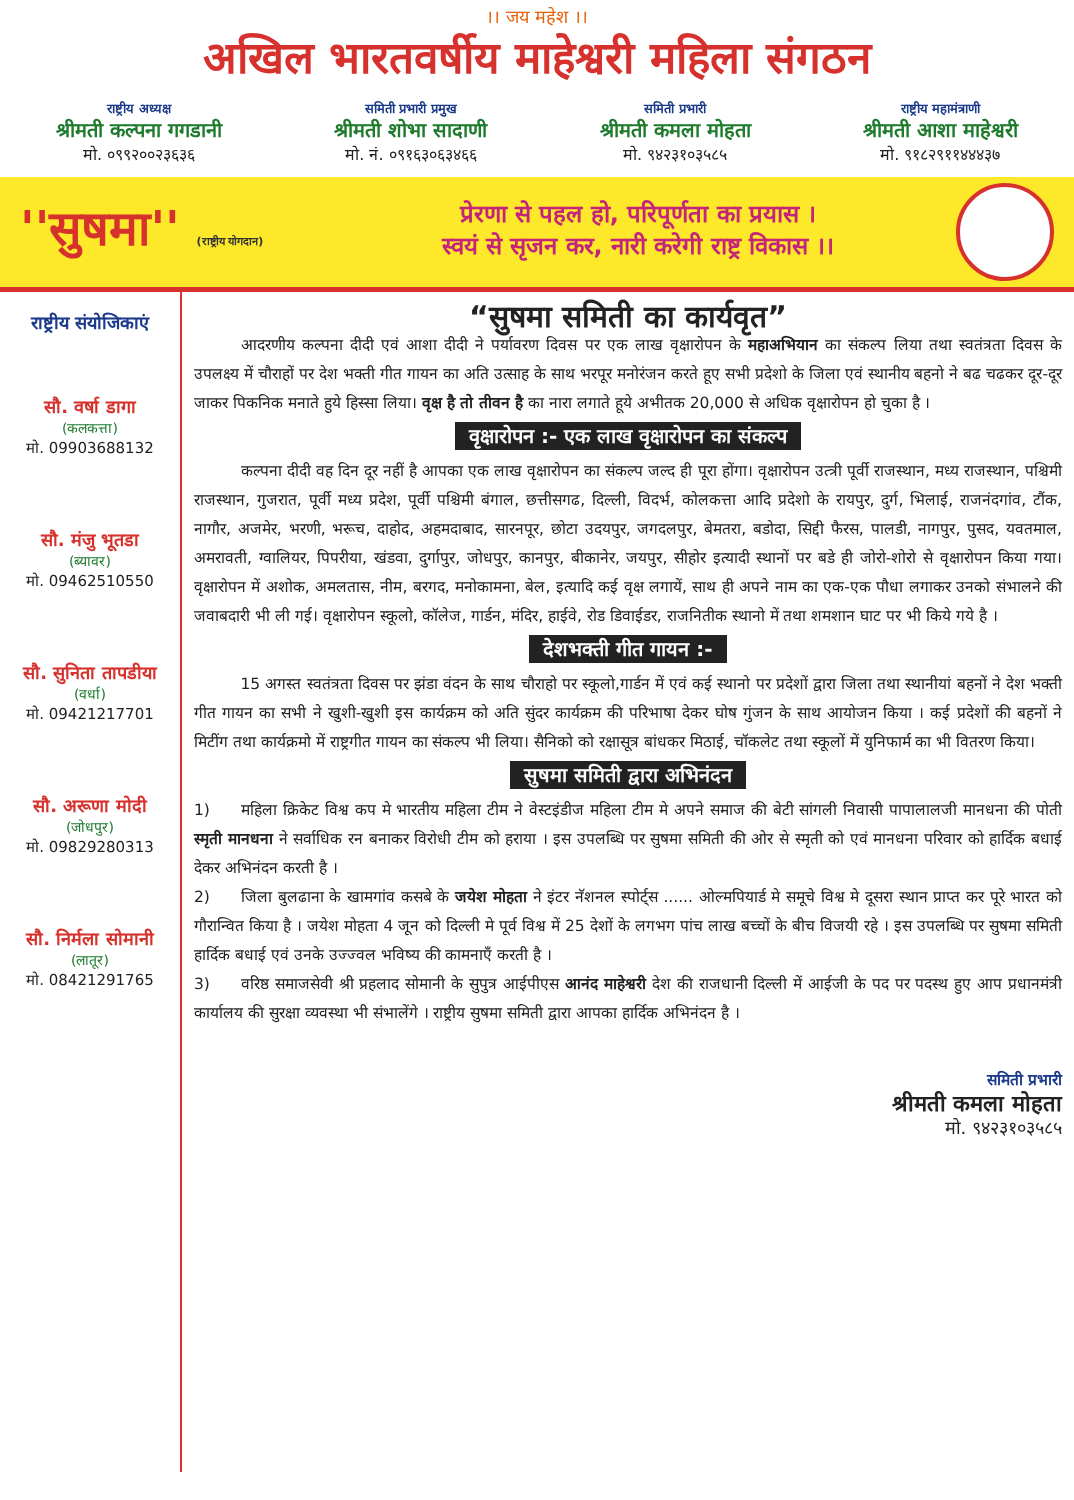।। जय महेश ।।
अखिल भारतवर्षीय माहेश्वरी महिला संगठन
राष्ट्रीय अध्यक्ष
श्रीमती कल्पना गगडानी
मो. ०९९२००२३६३६
समिती प्रभारी प्रमुख
श्रीमती शोभा सादाणी
मो. नं. ०९१६३०६३४६६
समिती प्रभारी
श्रीमती कमला मोहता
मो. ९४२३१०३५८५
राष्ट्रीय महामंत्राणी
श्रीमती आशा माहेश्वरी
मो. ९१८२९११४४४३७
''सुषमा'' (राष्ट्रीय योगदान)
प्रेरणा से पहल हो, परिपूर्णता का प्रयास ।
स्वयं से सृजन कर, नारी करेगी राष्ट्र विकास ।।
राष्ट्रीय संयोजिकाएं
सौ. वर्षा डागा
(कलकत्ता)
मो. 09903688132
सौ. मंजु भूतडा
(ब्यावर)
मो. 09462510550
सौ. सुनिता तापडीया
(वर्धा)
मो. 09421217701
सौ. अरूणा मोदी
(जोधपुर)
मो. 09829280313
सौ. निर्मला सोमानी
(लातूर)
मो. 08421291765
“सुषमा समिती का कार्यवृत”
   आदरणीय कल्पना दीदी एवं आशा दीदी ने पर्यावरण दिवस पर एक लाख वृक्षारोपन के महाअभियान का संकल्प लिया तथा स्वतंत्रता दिवस के उपलक्ष्य में चौराहों पर देश भक्ती गीत गायन का अति उत्साह के साथ भरपूर मनोरंजन करते हूए सभी प्रदेशो के जिला एवं स्थानीय बहनो ने बढ चढकर दूर-दूर जाकर पिकनिक मनाते हुये हिस्सा लिया। वृक्ष है तो तीवन है का नारा लगाते हूये अभीतक 20,000 से अधिक वृक्षारोपन हो चुका है ।
वृक्षारोपन :- एक लाख वृक्षारोपन का संकल्प
   कल्पना दीदी वह दिन दूर नहीं है आपका एक लाख वृक्षारोपन का संकल्प जल्द ही पूरा होंगा। वृक्षारोपन उत्त्री पूर्वी राजस्थान, मध्य राजस्थान, पश्चिमी राजस्थान, गुजरात, पूर्वी मध्य प्रदेश, पूर्वी पश्चिमी बंगाल, छत्तीसगढ, दिल्ली, विदर्भ, कोलकत्ता आदि प्रदेशो के रायपुर, दुर्ग, भिलाई, राजनंदगांव, टौंक, नागौर, अजमेर, भरणी, भरूच, दाहोद, अहमदाबाद, सारनपूर, छोटा उदयपुर, जगदलपुर, बेमतरा, बडोदा, सिद्दी फैरस, पालडी, नागपुर, पुसद, यवतमाल, अमरावती, ग्वालियर, पिपरीया, खंडवा, दुर्गापुर, जोधपुर, कानपुर, बीकानेर, जयपुर, सीहोर इत्यादी स्थानों पर बडे ही जोरो-शोरो से वृक्षारोपन किया गया। वृक्षारोपन में अशोक, अमलतास, नीम, बरगद, मनोकामना, बेल, इत्यादि कई वृक्ष लगायें, साथ ही अपने नाम का एक-एक पौधा लगाकर उनको संभालने की जवाबदारी भी ली गई। वृक्षारोपन स्कूलो, कॉलेज, गार्डन, मंदिर, हाईवे, रोड डिवाईडर, राजनितीक स्थानो में तथा शमशान घाट पर भी किये गये है ।
देशभक्ती गीत गायन :-
   15 अगस्त स्वतंत्रता दिवस पर झंडा वंदन के साथ चौराहो पर स्कूलो,गार्डन में एवं कई स्थानो पर प्रदेशों द्वारा जिला तथा स्थानीयां बहनों ने देश भक्ती गीत गायन का सभी ने खुशी-खुशी इस कार्यक्रम को अति सुंदर कार्यक्रम की परिभाषा देकर घोष गुंजन के साथ आयोजन किया । कई प्रदेशों की बहनों ने मिटींग तथा कार्यक्रमो में राष्ट्रगीत गायन का संकल्प भी लिया। सैनिको को रक्षासूत्र बांधकर मिठाई, चॉकलेट तथा स्कूलों में युनिफार्म का भी वितरण किया।
सुषमा समिती द्वारा अभिनंदन
1)  महिला क्रिकेट विश्व कप मे भारतीय महिला टीम ने वेस्टइंडीज महिला टीम मे अपने समाज की बेटी सांगली निवासी पापालालजी मानधना की पोती स्मृती मानधना ने सर्वाधिक रन बनाकर विरोधी टीम को हराया । इस उपलब्धि पर सुषमा समिती की ओर से स्मृती को एवं मानधना परिवार को हार्दिक बधाई देकर अभिनंदन करती है ।
2)  जिला बुलढाना के खामगांव कसबे के जयेश मोहता ने इंटर नॅशनल स्पोर्ट्स ...... ओल्मपियार्ड मे समूचे विश्व मे दूसरा स्थान प्राप्त कर पूरे भारत को गौरान्वित किया है । जयेश मोहता 4 जून को दिल्ली मे पूर्व विश्व में 25 देशों के लगभग पांच लाख बच्चों के बीच विजयी रहे । इस उपलब्धि पर सुषमा समिती हार्दिक बधाई एवं उनके उज्ज्वल भविष्य की कामनाएँ करती है ।
3)  वरिष्ठ समाजसेवी श्री प्रहलाद सोमानी के सुपुत्र आईपीएस आनंद माहेश्वरी देश की राजधानी दिल्ली में आईजी के पद पर पदस्थ हुए आप प्रधानमंत्री कार्यालय की सुरक्षा व्यवस्था भी संभालेंगे । राष्ट्रीय सुषमा समिती द्वारा आपका हार्दिक अभिनंदन है ।
समिती प्रभारी
श्रीमती कमला मोहता
मो. ९४२३१०३५८५